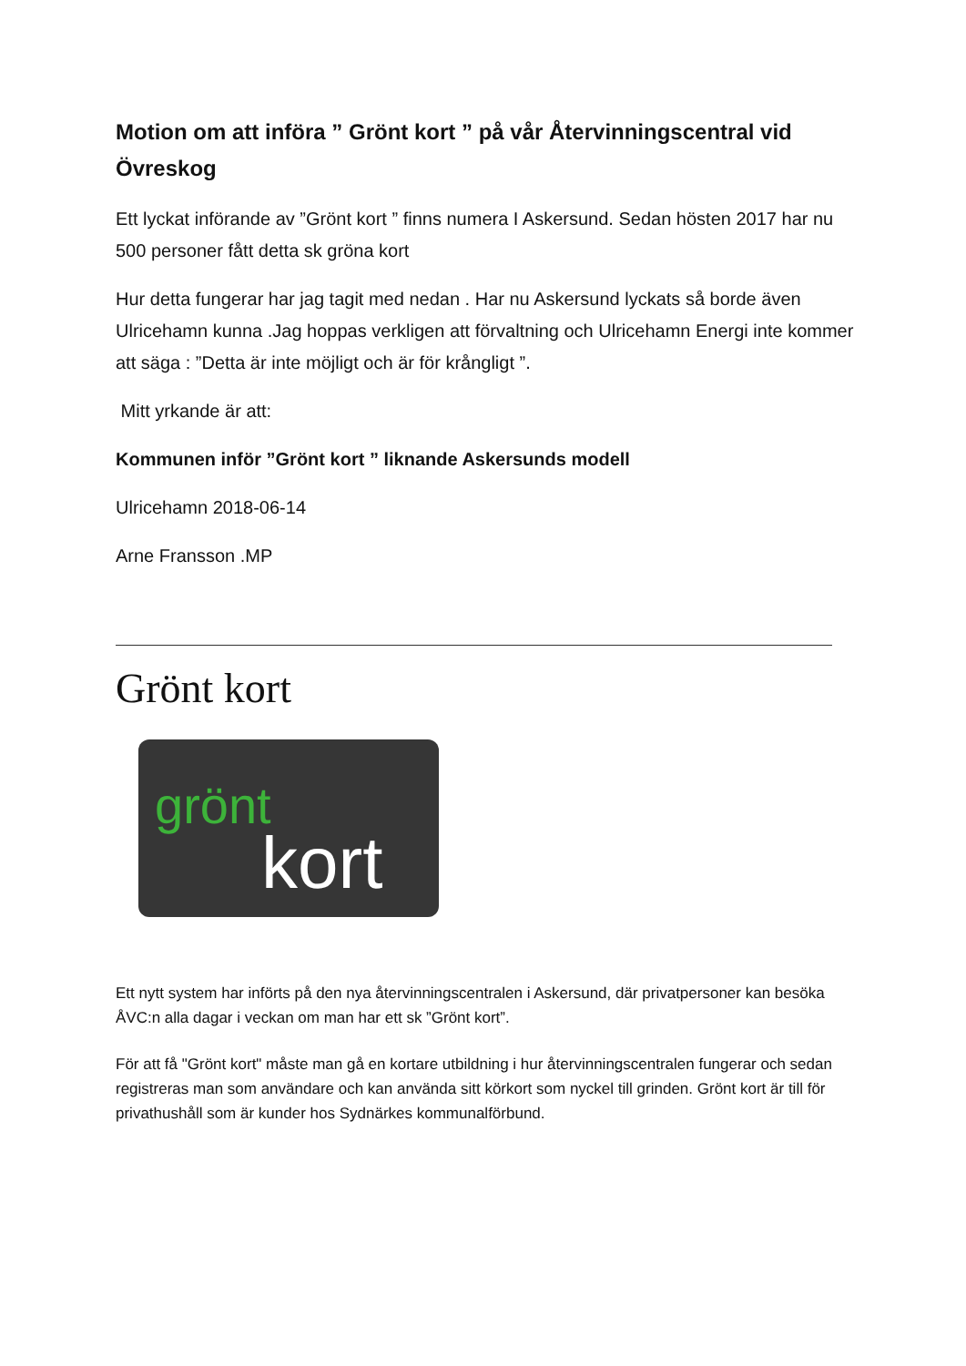Motion om att införa ” Grönt kort ” på vår Återvinningscentral vid Övreskog
Ett lyckat införande av ”Grönt kort ” finns numera I Askersund. Sedan hösten 2017 har nu 500 personer fått detta sk gröna kort
Hur detta fungerar har jag tagit med nedan . Har nu Askersund lyckats så borde även Ulricehamn kunna .Jag hoppas verkligen att förvaltning och Ulricehamn Energi inte kommer att säga : ”Detta är inte möjligt och är för krångligt ”.
Mitt yrkande är att:
Kommunen inför ”Grönt kort ” liknande Askersunds modell
Ulricehamn 2018-06-14
Arne Fransson .MP
Grönt kort
grönt
kort
Ett nytt system har införts på den nya återvinningscentralen i Askersund, där privatpersoner kan besöka ÅVC:n alla dagar i veckan om man har ett sk ”Grönt kort”.
För att få "Grönt kort" måste man gå en kortare utbildning i hur återvinningscentralen fungerar och sedan registreras man som användare och kan använda sitt körkort som nyckel till grinden. Grönt kort är till för privathushåll som är kunder hos Sydnärkes kommunalförbund.